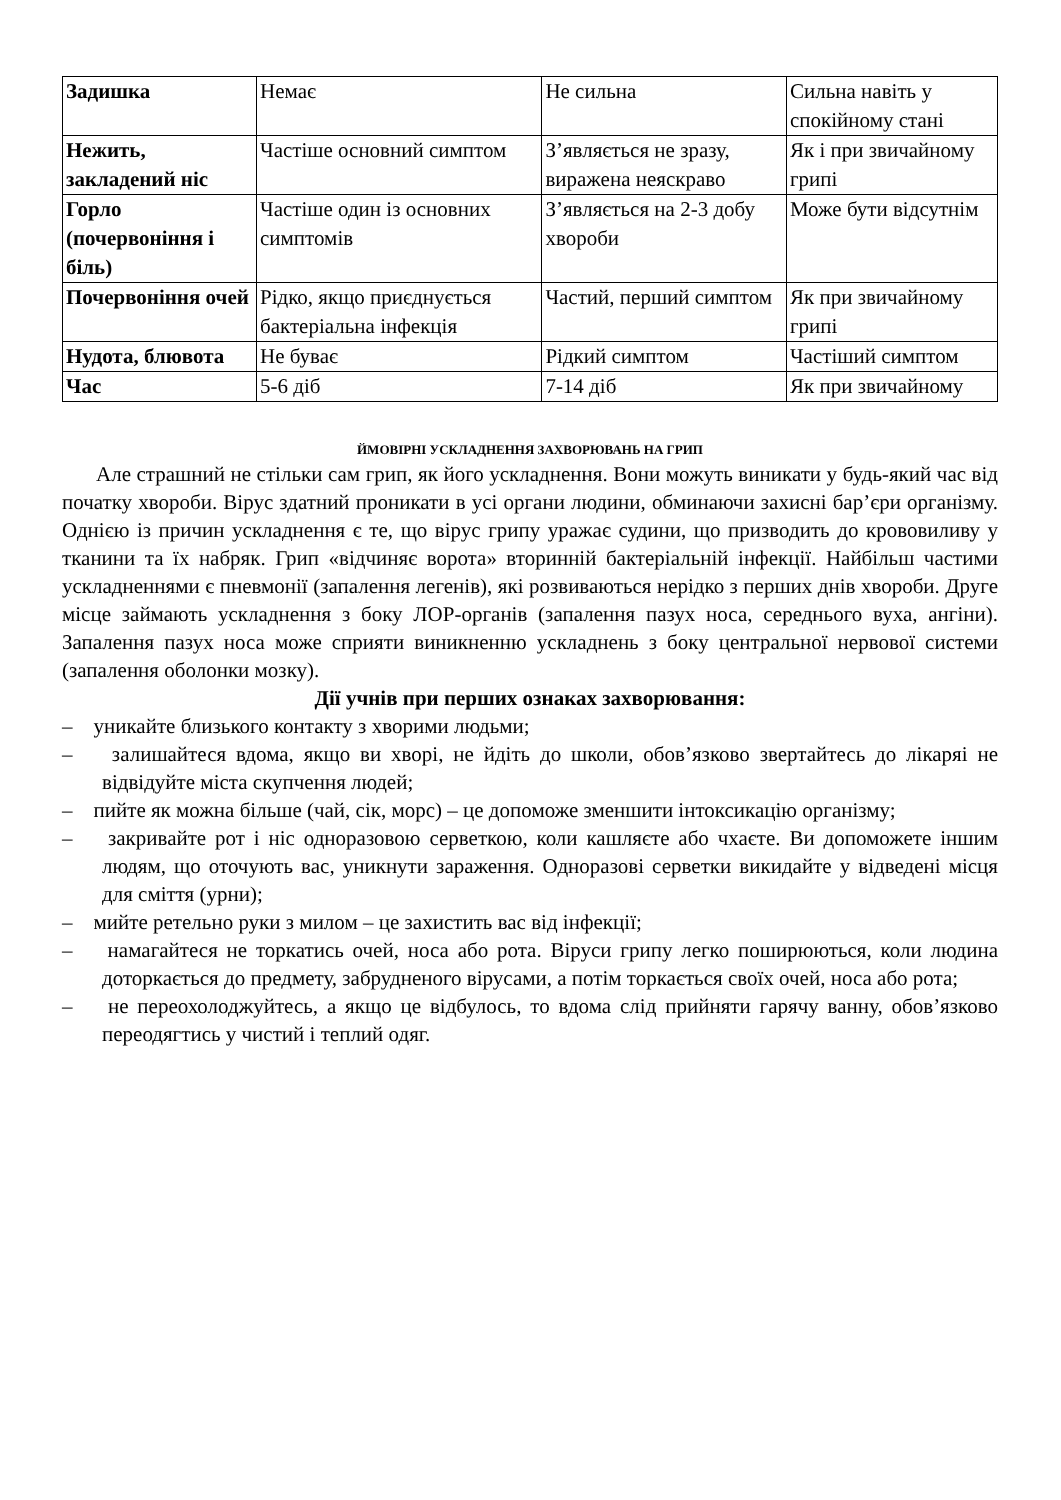| Задишка | Немає | Не сильна | Сильна навіть у спокійному стані |
| Нежить, закладений ніс | Частіше основний симптом | З’являється не зразу, виражена неяскраво | Як і при звичайному грипі |
| Горло (почервоніння і біль) | Частіше один із основних симптомів | З’являється на 2-3 добу хвороби | Може бути відсутнім |
| Почервоніння очей | Рідко, якщо приєднується бактеріальна інфекція | Частий, перший симптом | Як при звичайному грипі |
| Нудота, блювота | Не буває | Рідкий симптом | Частіший симптом |
| Час | 5-6 діб | 7-14 діб | Як при звичайному |
ЙМОВІРНІ УСКЛАДНЕННЯ ЗАХВОРЮВАНЬ НА ГРИП
Але страшний не стільки сам грип, як його ускладнення. Вони можуть виникати у будь-який час від початку хвороби. Вірус здатний проникати в усі органи людини, обминаючи захисні бар’єри організму. Однією із причин ускладнення є те, що вірус грипу уражає судини, що призводить до крововиливу у тканини та їх набряк. Грип «відчиняє ворота» вторинній бактеріальній інфекції. Найбільш частими ускладненнями є пневмонії (запалення легенів), які розвиваються нерідко з перших днів хвороби. Друге місце займають ускладнення з боку ЛОР-органів (запалення пазух носа, середнього вуха, ангіни). Запалення пазух носа може сприяти виникненню ускладнень з боку центральної нервової системи (запалення оболонки мозку).
Дії учнів при перших ознаках захворювання:
– уникайте близького контакту з хворими людьми;
– залишайтеся вдома, якщо ви хворі, не йдіть до школи, обов’язково звертайтесь до лікаряі не відвідуйте міста скупчення людей;
– пийте як можна більше (чай, сік, морс) – це допоможе зменшити інтоксикацію організму;
– закривайте рот і ніс одноразовою серветкою, коли кашляєте або чхаєте. Ви допоможете іншим людям, що оточують вас, уникнути зараження. Одноразові серветки викидайте у відведені місця для сміття (урни);
– мийте ретельно руки з милом – це захистить вас від інфекції;
– намагайтеся не торкатись очей, носа або рота. Віруси грипу легко поширюються, коли людина доторкається до предмету, забрудненого вірусами, а потім торкається своїх очей, носа або рота;
– не переохолоджуйтесь, а якщо це відбулось, то вдома слід прийняти гарячу ванну, обов’язково переодягтись у чистий і теплий одяг.